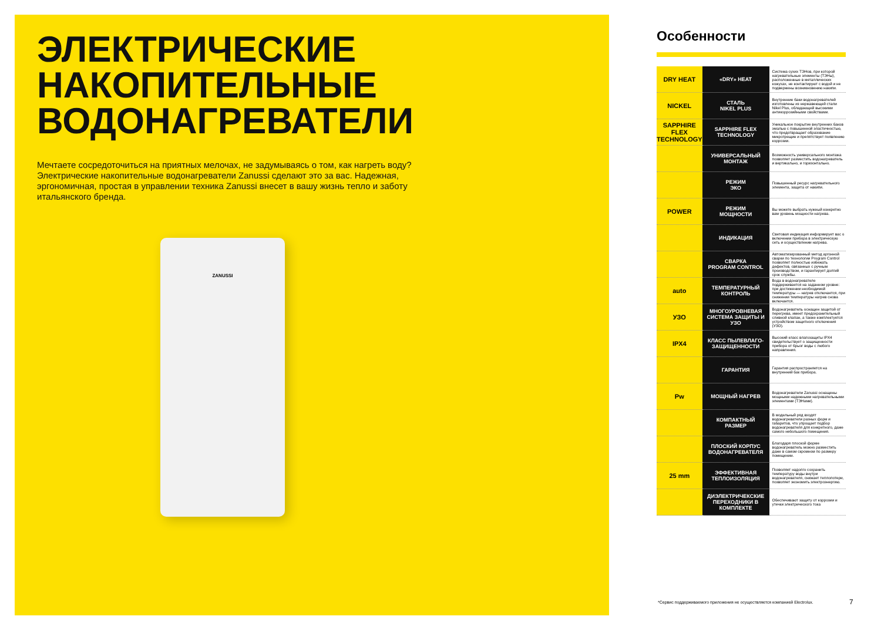ЭЛЕКТРИЧЕСКИЕ
НАКОПИТЕЛЬНЫЕ
ВОДОНАГРЕВАТЕЛИ
Мечтаете сосредоточиться на приятных мелочах, не задумываясь о том, как нагреть воду? Электрические накопительные водонагреватели Zanussi сделают это за вас. Надежная, эргономичная, простая в управлении техника Zanussi внесет в вашу жизнь тепло и заботу итальянского бренда.
ZANUSSI
Особенности
| DRY HEAT | «DRY» HEAT | Система сухих ТЭНов, при которой нагревательные элементы (ТЭНы), расположенные в металлических кожухах, не контактируют с водой и не подвержены возникновению накипи. |
| NICKEL | СТАЛЬ NIKEL PLUS | Внутренние баки водонагревателей изготовлены из нержавеющей стали Nikel Plus, обладающей высокими антикоррозийными свойствами. |
| SAPPHIRE FLEX TECHNOLOGY | SAPPHIRE FLEX TECHNOLOGY | Уникальное покрытие внутренних баков эмалью с повышенной эластичностью, что предотвращает образование микротрещин и препятствует появлению коррозии. |
| | УНИВЕРСАЛЬНЫЙ МОНТАЖ | Возможность универсального монтажа позволяет разместить водонагреватель и вертикально, и горизонтально. |
| | РЕЖИМ ЭКО | Повышенный ресурс нагревательного элемента, защита от накипи. |
| POWER | РЕЖИМ МОЩНОСТИ | Вы можете выбрать нужный конкретно вам уровень мощности нагрева. |
| | ИНДИКАЦИЯ | Световая индикация информирует вас о включении прибора в электрическую сеть и осуществлении нагрева. |
| | СВАРКА PROGRAM CONTROL | Автоматизированный метод аргонной сварки по технологии Program Control позволяет полностью избежать дефектов, связанных с ручным производством, и гарантирует долгий срок службы. |
| auto | ТЕМПЕРАТУРНЫЙ КОНТРОЛЬ | Вода в водонагревателе поддерживается на заданном уровне: при достижении необходимой температуры — нагрев отключается, при снижении температуры нагрев снова включается. |
| УЗО | МНОГОУРОВНЕВАЯ СИСТЕМА ЗАЩИТЫ И УЗО | Водонагреватель оснащен защитой от перегрева, имеет предохранительный сливной клапан, а также комплектуется устройством защитного отключения (УЗО). |
| IPX4 | КЛАСС ПЫЛЕВЛАГО-ЗАЩИЩЕННОСТИ | Высокий класс влагозащиты IPX4 свидетельствует о защищенности прибора от брызг воды с любого направления. |
| | ГАРАНТИЯ | Гарантия распространяется на внутренний бак прибора. |
| Pw | МОЩНЫЙ НАГРЕВ | Водонагреватели Zanussi оснащены мощными надежными нагревательными элементами (ТЭНами). |
| | КОМПАКТНЫЙ РАЗМЕР | В модельный ряд входят водонагреватели разных форм и габаритов, что упрощает подбор водонагревателя для конкретного, даже самого небольшого помещения. |
| | ПЛОСКИЙ КОРПУС ВОДОНАГРЕВАТЕЛЯ | Благодаря плоской форме водонагреватель можно разместить даже в самом скромном по размеру помещении. |
| 25 mm | ЭФФЕКТИВНАЯ ТЕПЛОИЗОЛЯЦИЯ | Позволяет надолго сохранить температуру воды внутри водонагревателя, снижает теплопотери, позволяет экономить электроэнергию. |
| | ДИЭЛЕКТРИЧЕКСКИЕ ПЕРЕХОДНИКИ В КОМПЛЕКТЕ | Обеспечивают защиту от коррозии и утечки электрического тока |
*Сервис поддерживаемого приложения не осуществляется компанией Electrolux.
7